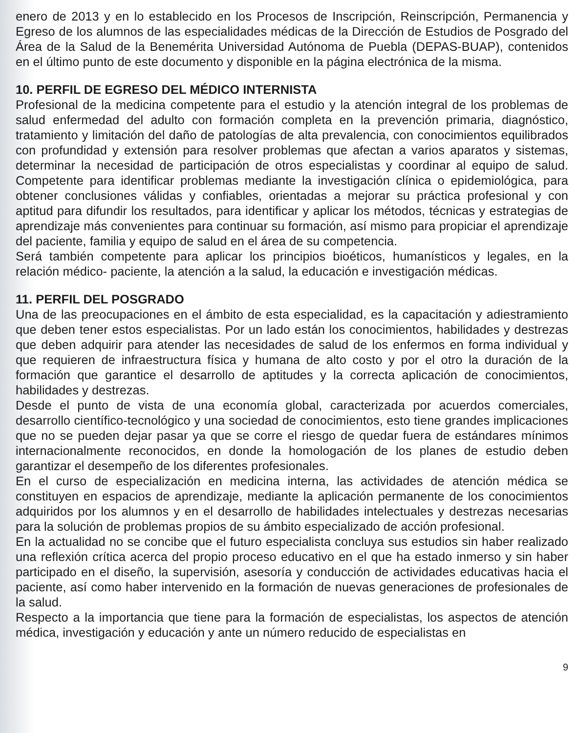enero de 2013 y en lo establecido en los Procesos de Inscripción, Reinscripción, Permanencia y Egreso de los alumnos de las especialidades médicas de la Dirección de Estudios de Posgrado del Área de la Salud de la Benemérita Universidad Autónoma de Puebla (DEPAS-BUAP), contenidos en el último punto de este documento y disponible en la página electrónica de la misma.
10. PERFIL DE EGRESO DEL MÉDICO INTERNISTA
Profesional de la medicina competente para el estudio y la atención integral de los problemas de salud enfermedad del adulto con formación completa en la prevención primaria, diagnóstico, tratamiento y limitación del daño de patologías de alta prevalencia, con conocimientos equilibrados con profundidad y extensión para resolver problemas que afectan a varios aparatos y sistemas, determinar la necesidad de participación de otros especialistas y coordinar al equipo de salud. Competente para identificar problemas mediante la investigación clínica o epidemiológica, para obtener conclusiones válidas y confiables, orientadas a mejorar su práctica profesional y con aptitud para difundir los resultados, para identificar y aplicar los métodos, técnicas y estrategias de aprendizaje más convenientes para continuar su formación, así mismo para propiciar el aprendizaje del paciente, familia y equipo de salud en el área de su competencia.
Será también competente para aplicar los principios bioéticos, humanísticos y legales, en la relación médico- paciente, la atención a la salud, la educación e investigación médicas.
11. PERFIL DEL POSGRADO
Una de las preocupaciones en el ámbito de esta especialidad, es la capacitación y adiestramiento que deben tener estos especialistas. Por un lado están los conocimientos, habilidades y destrezas que deben adquirir para atender las necesidades de salud de los enfermos en forma individual y que requieren de infraestructura física y humana de alto costo y por el otro la duración de la formación que garantice el desarrollo de aptitudes y la correcta aplicación de conocimientos, habilidades y destrezas.
Desde el punto de vista de una economía global, caracterizada por acuerdos comerciales, desarrollo científico-tecnológico y una sociedad de conocimientos, esto tiene grandes implicaciones que no se pueden dejar pasar ya que se corre el riesgo de quedar fuera de estándares mínimos internacionalmente reconocidos, en donde la homologación de los planes de estudio deben garantizar el desempeño de los diferentes profesionales.
En el curso de especialización en medicina interna, las actividades de atención médica se constituyen en espacios de aprendizaje, mediante la aplicación permanente de los conocimientos adquiridos por los alumnos y en el desarrollo de habilidades intelectuales y destrezas necesarias para la solución de problemas propios de su ámbito especializado de acción profesional.
En la actualidad no se concibe que el futuro especialista concluya sus estudios sin haber realizado una reflexión crítica acerca del propio proceso educativo en el que ha estado inmerso y sin haber participado en el diseño, la supervisión, asesoría y conducción de actividades educativas hacia el paciente, así como haber intervenido en la formación de nuevas generaciones de profesionales de la salud.
Respecto a la importancia que tiene para la formación de especialistas, los aspectos de atención médica, investigación y educación y ante un número reducido de especialistas en
9